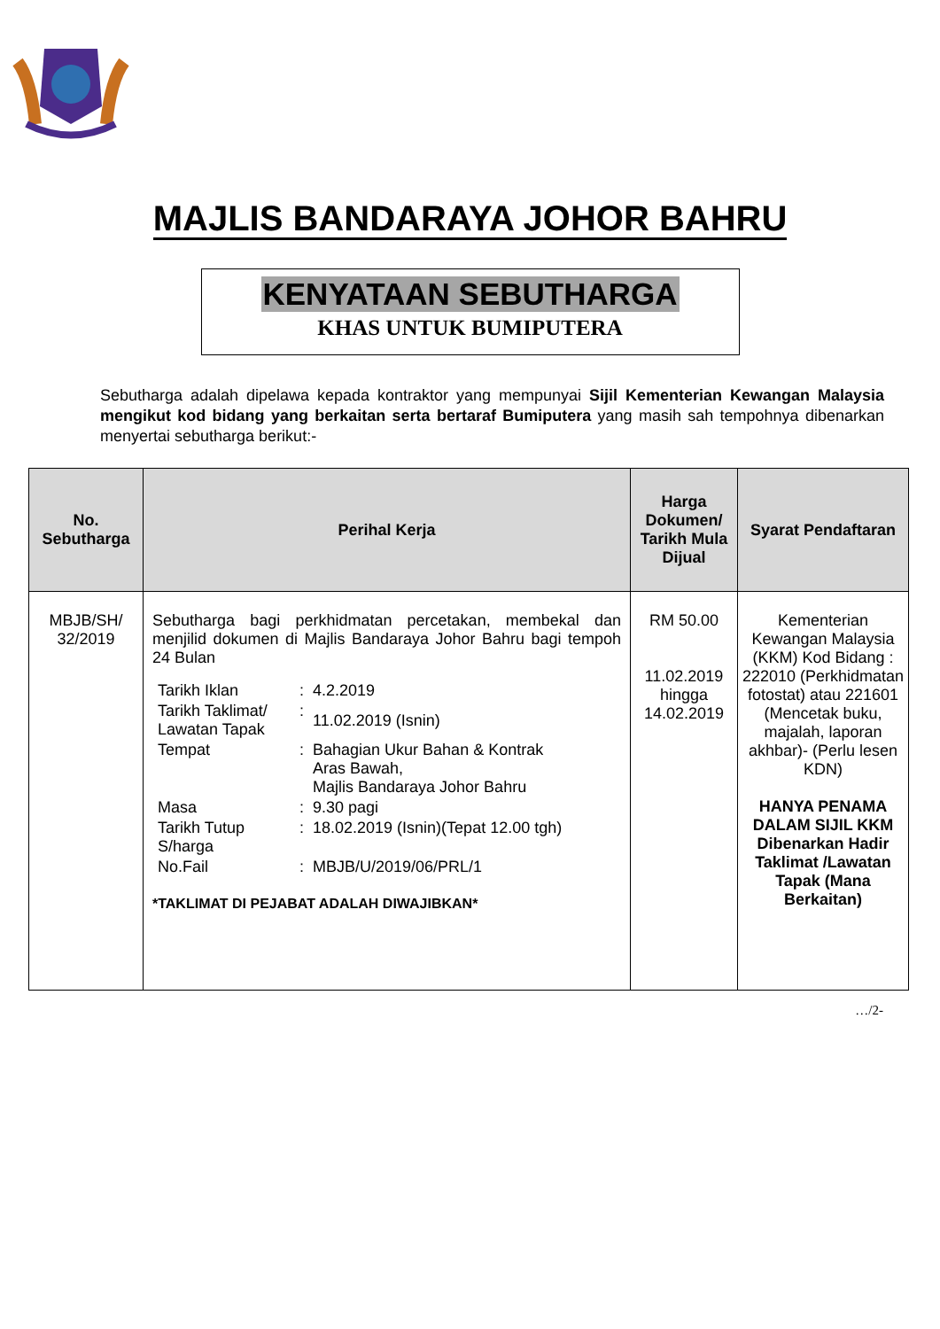MAJLIS BANDARAYA JOHOR BAHRU
KENYATAAN SEBUTHARGA
KHAS UNTUK BUMIPUTERA
Sebutharga adalah dipelawa kepada kontraktor yang mempunyai Sijil Kementerian Kewangan Malaysia mengikut kod bidang yang berkaitan serta bertaraf Bumiputera yang masih sah tempohnya dibenarkan menyertai sebutharga berikut:-
| No. Sebutharga | Perihal Kerja | Harga Dokumen/ Tarikh Mula Dijual | Syarat Pendaftaran |
| --- | --- | --- | --- |
| MBJB/SH/ 32/2019 | Sebutharga bagi perkhidmatan percetakan, membekal dan menjilid dokumen di Majlis Bandaraya Johor Bahru bagi tempoh 24 Bulan / Tarikh Iklan / : / 4.2.2019 / / Tarikh Taklimat/ Lawatan Tapak / : / 11.02.2019 (Isnin) / / Tempat / : / Bahagian Ukur Bahan & Kontrak Aras Bawah, Majlis Bandaraya Johor Bahru / / Masa / : / 9.30 pagi / / Tarikh Tutup S/harga / : / 18.02.2019 (Isnin)(Tepat 12.00 tgh) / / No.Fail / : / MBJB/U/2019/06/PRL/1 / *TAKLIMAT DI PEJABAT ADALAH DIWAJIBKAN* | RM 50.00 11.02.2019 hingga 14.02.2019 | Kementerian Kewangan Malaysia (KKM) Kod Bidang : 222010 (Perkhidmatan fotostat) atau 221601 (Mencetak buku, majalah, laporan akhbar)- (Perlu lesen KDN) HANYA PENAMA DALAM SIJIL KKM Dibenarkan Hadir Taklimat /Lawatan Tapak (Mana Berkaitan) |
…/2-